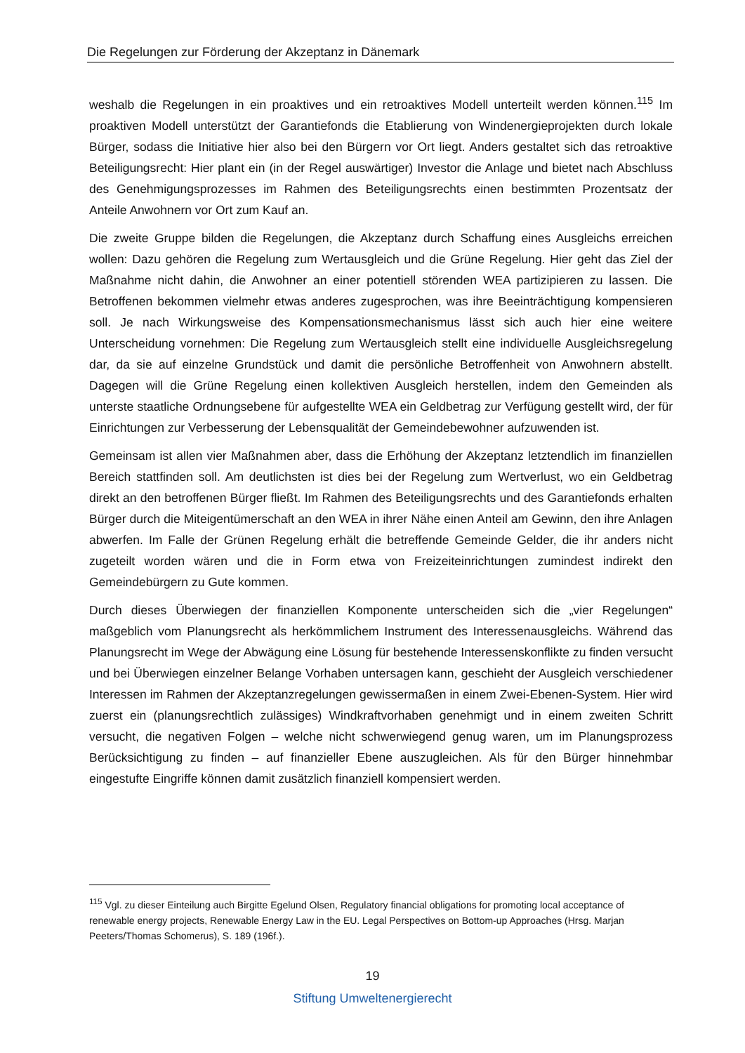Die Regelungen zur Förderung der Akzeptanz in Dänemark
weshalb die Regelungen in ein proaktives und ein retroaktives Modell unterteilt werden können.<sup>115</sup> Im proaktiven Modell unterstützt der Garantiefonds die Etablierung von Windenergieprojekten durch lokale Bürger, sodass die Initiative hier also bei den Bürgern vor Ort liegt. Anders gestaltet sich das retroaktive Beteiligungsrecht: Hier plant ein (in der Regel auswärtiger) Investor die Anlage und bietet nach Abschluss des Genehmigungsprozesses im Rahmen des Beteiligungsrechts einen bestimmten Prozentsatz der Anteile Anwohnern vor Ort zum Kauf an.
Die zweite Gruppe bilden die Regelungen, die Akzeptanz durch Schaffung eines Ausgleichs erreichen wollen: Dazu gehören die Regelung zum Wertausgleich und die Grüne Regelung. Hier geht das Ziel der Maßnahme nicht dahin, die Anwohner an einer potentiell störenden WEA partizipieren zu lassen. Die Betroffenen bekommen vielmehr etwas anderes zugesprochen, was ihre Beeinträchtigung kompensieren soll. Je nach Wirkungsweise des Kompensationsmechanismus lässt sich auch hier eine weitere Unterscheidung vornehmen: Die Regelung zum Wertausgleich stellt eine individuelle Ausgleichsregelung dar, da sie auf einzelne Grundstück und damit die persönliche Betroffenheit von Anwohnern abstellt. Dagegen will die Grüne Regelung einen kollektiven Ausgleich herstellen, indem den Gemeinden als unterste staatliche Ordnungsebene für aufgestellte WEA ein Geldbetrag zur Verfügung gestellt wird, der für Einrichtungen zur Verbesserung der Lebensqualität der Gemeindebewohner aufzuwenden ist.
Gemeinsam ist allen vier Maßnahmen aber, dass die Erhöhung der Akzeptanz letztendlich im finanziellen Bereich stattfinden soll. Am deutlichsten ist dies bei der Regelung zum Wertverlust, wo ein Geldbetrag direkt an den betroffenen Bürger fließt. Im Rahmen des Beteiligungsrechts und des Garantiefonds erhalten Bürger durch die Miteigentümerschaft an den WEA in ihrer Nähe einen Anteil am Gewinn, den ihre Anlagen abwerfen. Im Falle der Grünen Regelung erhält die betreffende Gemeinde Gelder, die ihr anders nicht zugeteilt worden wären und die in Form etwa von Freizeiteinrichtungen zumindest indirekt den Gemeindebürgern zu Gute kommen.
Durch dieses Überwiegen der finanziellen Komponente unterscheiden sich die „vier Regelungen“ maßgeblich vom Planungsrecht als herkömmlichem Instrument des Interessenausgleichs. Während das Planungsrecht im Wege der Abwägung eine Lösung für bestehende Interessenskonflikte zu finden versucht und bei Überwiegen einzelner Belange Vorhaben untersagen kann, geschieht der Ausgleich verschiedener Interessen im Rahmen der Akzeptanzregelungen gewissermaßen in einem Zwei-Ebenen-System. Hier wird zuerst ein (planungsrechtlich zulässiges) Windkraftvorhaben genehmigt und in einem zweiten Schritt versucht, die negativen Folgen – welche nicht schwerwiegend genug waren, um im Planungsprozess Berücksichtigung zu finden – auf finanzieller Ebene auszugleichen. Als für den Bürger hinnehmbar eingestufte Eingriffe können damit zusätzlich finanziell kompensiert werden.
<sup>115</sup> Vgl. zu dieser Einteilung auch Birgitte Egelund Olsen, Regulatory financial obligations for promoting local acceptance of renewable energy projects, Renewable Energy Law in the EU. Legal Perspectives on Bottom-up Approaches (Hrsg. Marjan Peeters/Thomas Schomerus), S. 189 (196f.).
19
Stiftung Umweltenergierecht